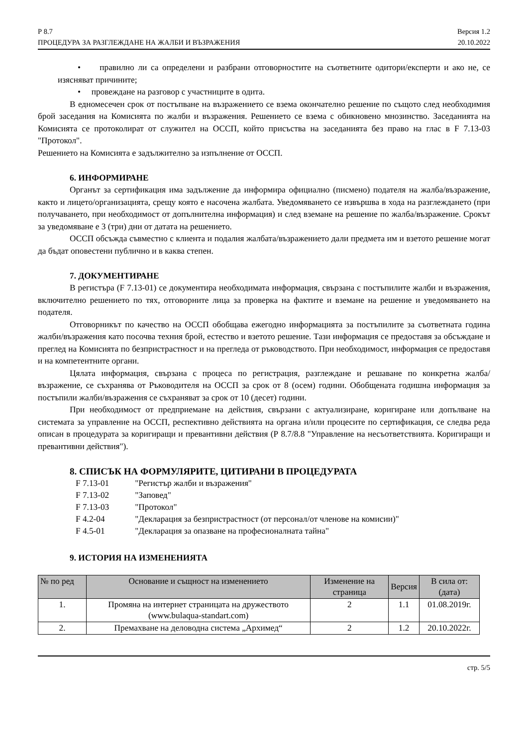Р 8.7
ПРОЦЕДУРА ЗА РАЗГЛЕЖДАНЕ НА ЖАЛБИ И ВЪЗРАЖЕНИЯ
Версия 1.2
20.10.2022
• правилно ли са определени и разбрани отговорностите на съответните одитори/експерти и ако не, се изясняват причините;
• провеждане на разговор с участниците в одита.
В едномесечен срок от постъпване на възражението се взема окончателно решение по същото след необходимия брой заседания на Комисията по жалби и възражения. Решението се взема с обикновено мнозинство. Заседанията на Комисията се протоколират от служител на ОССП, който присъства на заседанията без право на глас в F 7.13-03 "Протокол".
Решението на Комисията е задължително за изпълнение от ОССП.
6. ИНФОРМИРАНЕ
Органът за сертификация има задължение да информира официално (писмено) подателя на жалба/възражение, както и лицето/организацията, срещу която е насочена жалбата. Уведомяването се извършва в хода на разглеждането (при получаването, при необходимост от допълнителна информация) и след вземане на решение по жалба/възражение. Срокът за уведомяване е 3 (три) дни от датата на решението.
ОССП обсъжда съвместно с клиента и подалия жалбата/възражението дали предмета им и взетото решение могат да бъдат оповестени публично и в каква степен.
7. ДОКУМЕНТИРАНЕ
В регистъра (F 7.13-01) се документира необходимата информация, свързана с постъпилите жалби и възражения, включително решението по тях, отговорните лица за проверка на фактите и вземане на решение и уведомяването на подателя.
Отговорникът по качество на ОССП обобщава ежегодно информацията за постъпилите за съответната година жалби/възражения като посочва техния брой, естество и взетото решение. Тази информация се предоставя за обсъждане и преглед на Комисията по безпристрастност и на прегледа от ръководството. При необходимост, информация се предоставя и на компетентните органи.
Цялата информация, свързана с процеса по регистрация, разглеждане и решаване по конкретна жалба/възражение, се съхранява от Ръководителя на ОССП за срок от 8 (осем) години. Обобщената годишна информация за постъпили жалби/възражения се съхраняват за срок от 10 (десет) години.
При необходимост от предприемане на действия, свързани с актуализиране, коригиране или допълване на системата за управление на ОССП, респективно действията на органа и/или процесите по сертификация, се следва реда описан в процедурата за коригиращи и превантивни действия (Р 8.7/8.8 "Управление на несъответствията. Коригиращи и превантивни действия").
8. СПИСЪК НА ФОРМУЛЯРИТЕ, ЦИТИРАНИ В ПРОЦЕДУРАТА
F 7.13-01 "Регистър жалби и възражения"
F 7.13-02 "Заповед"
F 7.13-03 "Протокол"
F 4.2-04 "Декларация за безпристрастност (от персонал/от членове на комисии)"
F 4.5-01 "Декларация за опазване на професионалната тайна"
9. ИСТОРИЯ НА ИЗМЕНЕНИЯТА
| № по ред | Основание и същност на изменението | Изменение на страница | Версия | В сила от: (дата) |
| --- | --- | --- | --- | --- |
| 1. | Промяна на интернет страницата на дружеството (www.bulaqua-standart.com) | 2 | 1.1 | 01.08.2019г. |
| 2. | Премахване на деловодна система „Архимед“ | 2 | 1.2 | 20.10.2022г. |
стр. 5/5